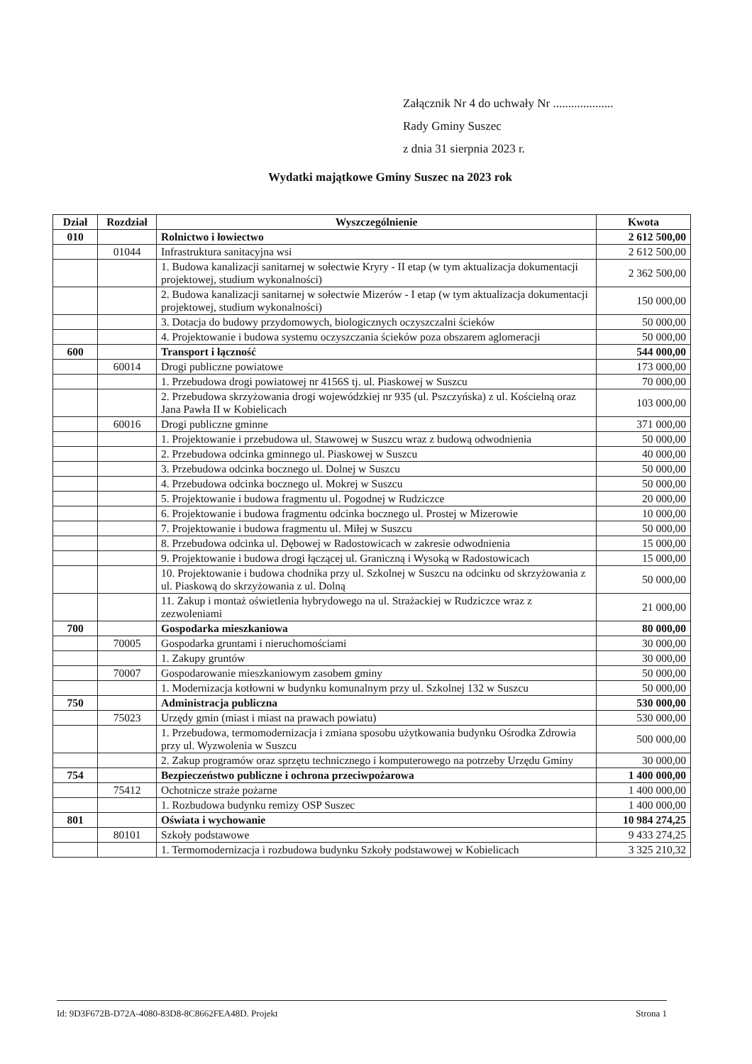Załącznik Nr 4 do uchwały Nr ....................
Rady Gminy Suszec
z dnia 31 sierpnia 2023 r.
Wydatki majątkowe Gminy Suszec na 2023 rok
| Dział | Rozdział | Wyszczególnienie | Kwota |
| --- | --- | --- | --- |
| 010 | | Rolnictwo i łowiectwo | 2 612 500,00 |
| | 01044 | Infrastruktura sanitacyjna wsi | 2 612 500,00 |
| | | 1. Budowa kanalizacji sanitarnej w sołectwie Kryry - II etap (w tym aktualizacja dokumentacji projektowej, studium wykonalności) | 2 362 500,00 |
| | | 2. Budowa kanalizacji sanitarnej w sołectwie Mizerów - I etap (w tym aktualizacja dokumentacji projektowej, studium wykonalności) | 150 000,00 |
| | | 3. Dotacja do budowy przydomowych, biologicznych oczyszczalni ścieków | 50 000,00 |
| | | 4. Projektowanie i budowa systemu oczyszczania ścieków poza obszarem aglomeracji | 50 000,00 |
| 600 | | Transport i łączność | 544 000,00 |
| | 60014 | Drogi publiczne powiatowe | 173 000,00 |
| | | 1. Przebudowa drogi powiatowej nr 4156S tj. ul. Piaskowej w Suszcu | 70 000,00 |
| | | 2. Przebudowa skrzyżowania drogi wojewódzkiej nr 935 (ul. Pszczyńska) z ul. Kościelną oraz Jana Pawła II w Kobielicach | 103 000,00 |
| | 60016 | Drogi publiczne gminne | 371 000,00 |
| | | 1. Projektowanie i przebudowa ul. Stawowej w Suszcu wraz z budową odwodnienia | 50 000,00 |
| | | 2. Przebudowa odcinka gminnego ul. Piaskowej w Suszcu | 40 000,00 |
| | | 3. Przebudowa odcinka bocznego ul. Dolnej w Suszcu | 50 000,00 |
| | | 4. Przebudowa odcinka bocznego ul. Mokrej w Suszcu | 50 000,00 |
| | | 5. Projektowanie i budowa fragmentu ul. Pogodnej w Rudziczce | 20 000,00 |
| | | 6. Projektowanie i budowa fragmentu odcinka bocznego ul. Prostej w Mizerowie | 10 000,00 |
| | | 7. Projektowanie i budowa fragmentu ul. Miłej w Suszcu | 50 000,00 |
| | | 8. Przebudowa odcinka ul. Dębowej w Radostowicach w zakresie odwodnienia | 15 000,00 |
| | | 9. Projektowanie i budowa drogi łączącej ul. Graniczną i Wysoką w Radostowicach | 15 000,00 |
| | | 10. Projektowanie i budowa chodnika przy ul. Szkolnej w Suszcu na odcinku od skrzyżowania z ul. Piaskową do skrzyżowania z ul. Dolną | 50 000,00 |
| | | 11. Zakup i montaż oświetlenia hybrydowego na ul. Strażackiej w Rudziczce wraz z zezwoleniami | 21 000,00 |
| 700 | | Gospodarka mieszkaniowa | 80 000,00 |
| | 70005 | Gospodarka gruntami i nieruchomościami | 30 000,00 |
| | | 1. Zakupy gruntów | 30 000,00 |
| | 70007 | Gospodarowanie mieszkaniowym zasobem gminy | 50 000,00 |
| | | 1. Modernizacja kotłowni w budynku komunalnym przy ul. Szkolnej 132 w Suszcu | 50 000,00 |
| 750 | | Administracja publiczna | 530 000,00 |
| | 75023 | Urzędy gmin (miast i miast na prawach powiatu) | 530 000,00 |
| | | 1. Przebudowa, termomodernizacja i zmiana sposobu użytkowania budynku Ośrodka Zdrowia przy ul. Wyzwolenia w Suszcu | 500 000,00 |
| | | 2. Zakup programów oraz sprzętu technicznego i komputerowego na potrzeby Urzędu Gminy | 30 000,00 |
| 754 | | Bezpieczeństwo publiczne i ochrona przeciwpożarowa | 1 400 000,00 |
| | 75412 | Ochotnicze straże pożarne | 1 400 000,00 |
| | | 1. Rozbudowa budynku remizy OSP Suszec | 1 400 000,00 |
| 801 | | Oświata i wychowanie | 10 984 274,25 |
| | 80101 | Szkoły podstawowe | 9 433 274,25 |
| | | 1. Termomodernizacja i rozbudowa budynku Szkoły podstawowej w Kobielicach | 3 325 210,32 |
Id: 9D3F672B-D72A-4080-83D8-8C8662FEA48D. Projekt Strona 1